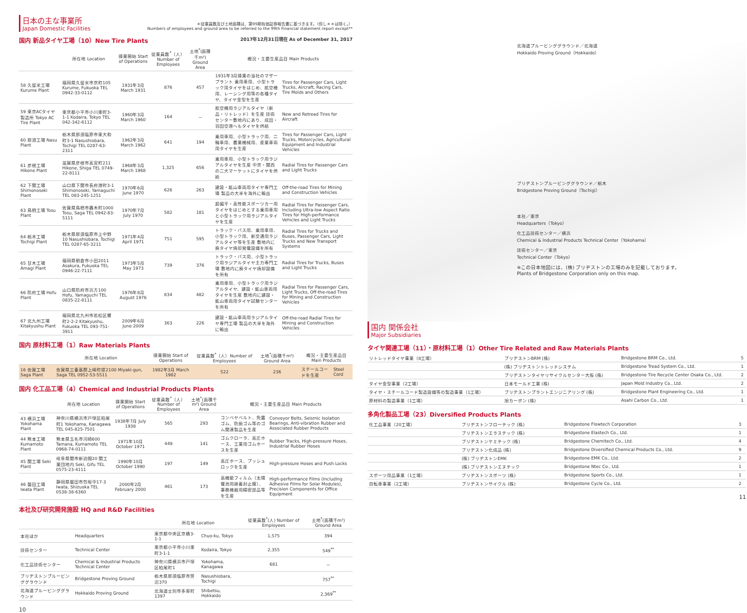日本の主な事業所
Japan Domestic Facilities
＊従業員数及び土地面積は、第99期有価証券報告書に基づきます。（但し＊＊は除く。）
Numbers of employees and ground area to be referred to the 99th Financial statement report except**
国内 新品タイヤ工場（10）New Tire Plants 2017年12月31日現在 As of December 31, 2017
| | 所在地 Location | 操業開始 Start of Operations | 従業員数<sup>*</sup>（人）Number of Employees | 土地<sup>*</sup>(面積千m²) Ground Area | 概況・主要生産品目 Main Products | |
| --- | --- | --- | --- | --- | --- | --- |
| 58 久留米工場 Kurume Plant | 福岡県久留米市京町105 Kurume, Fukuoka TEL 0942-33-0112 | 1931年3月 March 1931 | 876 | 457 | 1931年3月操業の当社のマザープラント 乗用車用、小型トラック用タイヤをはじめ、航空機用、レーシング用等の各種タイヤ、タイヤ金型を生産 | Tires for Passenger Cars, Light Trucks, Aircraft, Racing Cars, Tire Molds and Others |
| 59 東京ACタイヤ製造所 Tokyo AC Tire Plant | 東京都小平市小川東町3-1-1 Kodaira, Tokyo TEL 042-342-6112 | 1960年3月 March 1960 | 164 | － | 航空機用ラジアルタイヤ（新品・リトレッド）を生産 技術センター敷地内にあり、成田・羽田空港へもタイヤを供給 | New and Retread Tires for Aircraft |
| 60 那須工場 Nasu Plant | 栃木県那須塩原市東大和町3-1 Nasushiobara, Tochigi TEL 0287-63-2311 | 1962年3月 March 1962 | 641 | 194 | 乗用車用、小型トラック用、二輪車用、農業機械用、産業車両用タイヤを生産 | Tires for Passenger Cars, Light Trucks, Motorcycles, Agricultural Equipment and Industrial Vehicles |
| 61 彦根工場 Hikone Plant | 滋賀県彦根市高宮町211 Hikone, Shiga TEL 0749-22-8111 | 1968年3月 March 1968 | 1,325 | 656 | 乗用車用、小型トラック用ラジアルタイヤを生産 中京・関西の二大マーケットにタイヤを供給 | Radial Tires for Passenger Cars and Light Trucks |
| 62 下関工場 Shimonoseki Plant | 山口県下関市長府港町3-1 Shimonoseki, Yamaguchi TEL 083-245-1251 | 1970年6月 June 1970 | 626 | 263 | 建設・鉱山車両用タイヤ専門工場 製品の大半を海外に輸出 | Off-the-road Tires for Mining and Construction Vehicles |
| 63 鳥栖工場 Tosu Plant | 佐賀県鳥栖市轟木町1000 Tosu, Saga TEL 0942-83-5111 | 1970年7月 July 1970 | 582 | 181 | 超偏平・高性能スポーツカー用タイヤをはじめとする乗用車用と小型トラック用ラジアルタイヤを生産 | Radial Tires for Passenger Cars, Including Ultra-low Aspect Ratio Tires for High-performance Vehicles and Light Trucks |
| 64 栃木工場 Tochigi Plant | 栃木県那須塩原市上中野10 Nasushiobara, Tochigi TEL 0287-65-3211 | 1971年4月 April 1971 | 751 | 595 | トラック・バス用、乗用車用、小型トラック用、新交通用ラジアルタイヤ等を生産 敷地内に廃タイヤ焼却発電設備を所有 | Radial Tires for Trucks and Buses, Passenger Cars, Light Trucks and New Transport Systems |
| 65 甘木工場 Amagi Plant | 福岡県朝倉市小田2011 Asakura, Fukuoka TEL 0946-22-7111 | 1973年5月 May 1973 | 739 | 376 | トラック・バス用、小型トラック用ラジアルタイヤ主力専門工場 敷地内に廃タイヤ焼却設備を所有 | Radial Tires for Trucks, Buses and Light Trucks |
| 66 防府工場 Hofu Plant | 山口県防府市浜方100 Hofu, Yamaguchi TEL 0835-22-8111 | 1976年8月 August 1976 | 834 | 482 | 乗用車用、小型トラック用ラジアルタイヤ、建設・鉱山車両用タイヤを生産 敷地内に建設・鉱山車両用タイヤ試験センターを所有 | Radial Tires for Passenger Cars, Light Trucks, Off-the-road Tires for Mining and Construction Vehicles |
| 67 北九州工場 Kitakyushu Plant | 福岡県北九州市若松区響町2-2-2 Kitakyushu, Fukuoka TEL 093-751-3911 | 2009年6月 June 2009 | 363 | 226 | 建設・鉱山車両用ラジアルタイヤ専門工場 製品の大半を海外に輸出 | Off-the-road Radial Tires for Mining and Construction Vehicles |
国内 原材料工場（1）Raw Materials Plants
| | 所在地 Location | 操業開始 Start of Operations | 従業員数<sup>*</sup>（人）Number of Employees | 土地<sup>*</sup>(面積千m²) Ground Area | 概況・主要生産品目 Main Products | |
| --- | --- | --- | --- | --- | --- | --- |
| 16 佐賀工場 Saga Plant | 佐賀県三養基郡上峰町堤2100 Miyaki-gun, Saga TEL 0952-53-5511 | 1982年3月 March 1982 | 522 | 236 | スチールコードを生産 | Steel Cord |
国内 化工品工場（4）Chemical and Industrial Products Plants
| | 所在地 Location | 操業開始 Start of Operations | 従業員数<sup>*</sup>（人）Number of Employees | 土地<sup>*</sup>(面積千m²) Ground Area | 概況・主要生産品目 Main Products | |
| --- | --- | --- | --- | --- | --- | --- |
| 43 横浜工場 Yokohama Plant | 神奈川県横浜市戸塚区柏尾町1 Yokohama, Kanagawa TEL 045-825-7501 | 1938年7月 July 1938 | 565 | 293 | コンベヤベルト、免震ゴム、防振ゴム等のゴム関連製品を生産 | Conveyor Belts, Seismic Isolation Bearings, Anti-vibration Rubber and Associated Rubber Products |
| 44 熊本工場 Kumamoto Plant | 熊本県玉名市河崎600 Tamana, Kumamoto TEL 0968-74-0111 | 1971年10月 October 1971 | 449 | 141 | ゴムクローラ、高圧ホース、工業用ゴムホースを生産 | Rubber Tracks, High-pressure Hoses, Industrial Rubber Hoses |
| 45 関工場 Seki Plant | 岐阜県関市新迫間20 関工業団地内 Seki, Gifu TEL 0575-23-4111 | 1990年10月 October 1990 | 197 | 149 | 高圧ホース、プッシュロックを生産 | High-pressure Hoses and Push Locks |
| 46 磐田工場 Iwata Plant | 静岡県磐田市包坂中17-3 Iwata, Shizuoka TEL 0538-38-6360 | 2000年2月 February 2000 | 461 | 173 | 高機能フィルム（太陽電池用接着封止膜）、事務機器用精密部品等を生産 | High-performance Films (Including Adhesive Films for Solar Modules), Precision Components for Office Equipment |
本社及び研究開発施設 HQ and R&D Facilities
| | | 所在地 Location | | 従業員数<sup>*</sup>(人) Number of Employees | 土地<sup>*</sup>(面積千m²) Ground Area |
| --- | --- | --- | --- | --- | --- |
| 本社ほか | Headquarters | 東京都中央区京橋3-1-1 | Chuo-ku, Tokyo | 1,575 | 394 |
| 技術センター | Technical Center | 東京都小平市小川東町3-1-1 | Kodaira, Tokyo | 2,355 | 549<sup>**</sup> |
| 化工品技術センター | Chemical & Industrial Products Technical Center | 神奈川県横浜市戸塚区柏尾町1 | Yokohama, Kanagawa | 681 | － |
| ブリヂストンプルービンググラウンド | Bridgestone Proving Ground | 栃木県那須塩原市笹沼370 | Nasushiobara, Tochigi | | 757<sup>**</sup> |
| 北海道プルービンググラウンド | Hokkaido Proving Ground | 北海道士別市多寄町1397 | Shibetsu, Hokkaido | | 2,369<sup>**</sup> |
10
北海道プルービンググラウンド／北海道
Hokkaido Proving Ground（Hokkaido）
ブリヂストンプルービンググラウンド／栃木
Bridgestone Proving Ground（Tochigi）
本社／東京
Headquarters（Tokyo）
化工品技術センター／横浜
Chemical & Industrial Products Technical Center（Yokohama）
技術センター／東京
Technical Center（Tokyo）
※この日本地図には、(株) ブリヂストンの工場のみを記載しております。
Plants of Bridgestone Corporation only on this map.
国内 関係会社
Major Subsidiaries
タイヤ関連工場（11）・原材料工場（1）Other Tire Related and Raw Materials Plants
| リトレッドタイヤ事業（8工場） | ブリヂストンBRM (株) | Bridgestone BRM Co., Ltd. | 5 |
| | (株) ブリヂストントレッドシステム | Bridgestone Tread System Co., Ltd. | 1 |
| | ブリヂストンタイヤリサイクルセンター大阪 (株) | Bridgestone Tire Recycle Center Osaka Co., Ltd. | 2 |
| タイヤ金型事業（2工場） | 日本モールド工業 (株) | Japan Mold Industry Co., Ltd. | 2 |
| タイヤ・スチールコード製造設備等の製造事業（1工場） | ブリヂストンプラントエンジニアリング (株) | Bridgestone Plant Engineering Co., Ltd. | 1 |
| 原材料の製造事業（1工場） | 旭カーボン (株) | Asahi Carbon Co., Ltd. | 1 |
多角化製品工場（23）Diversified Products Plants
| 化工品事業（20工場） | ブリヂストンフローテック (株) | Bridgestone Flowtech Corporation | 3 |
| | ブリヂストンエラステック (株) | Bridgestone Elastech Co., Ltd. | 1 |
| | ブリヂストンケミテック (株) | Bridgestone Chemitech Co., Ltd. | 4 |
| | ブリヂストン化成品 (株) | Bridgestone Diversified Chemical Products Co., Ltd. | 9 |
| | (株) ブリヂストンEMK | Bridgestone EMK Co., Ltd. | 2 |
| | (株) ブリヂストンエヌテック | Bridgestone Ntec Co., Ltd. | 1 |
| スポーツ用品事業（1工場） | ブリヂストンスポーツ (株) | Bridgestone Sports Co., Ltd. | 1 |
| 自転車事業（2工場） | ブリヂストンサイクル (株) | Bridgestone Cycle Co., Ltd. | 2 |
11